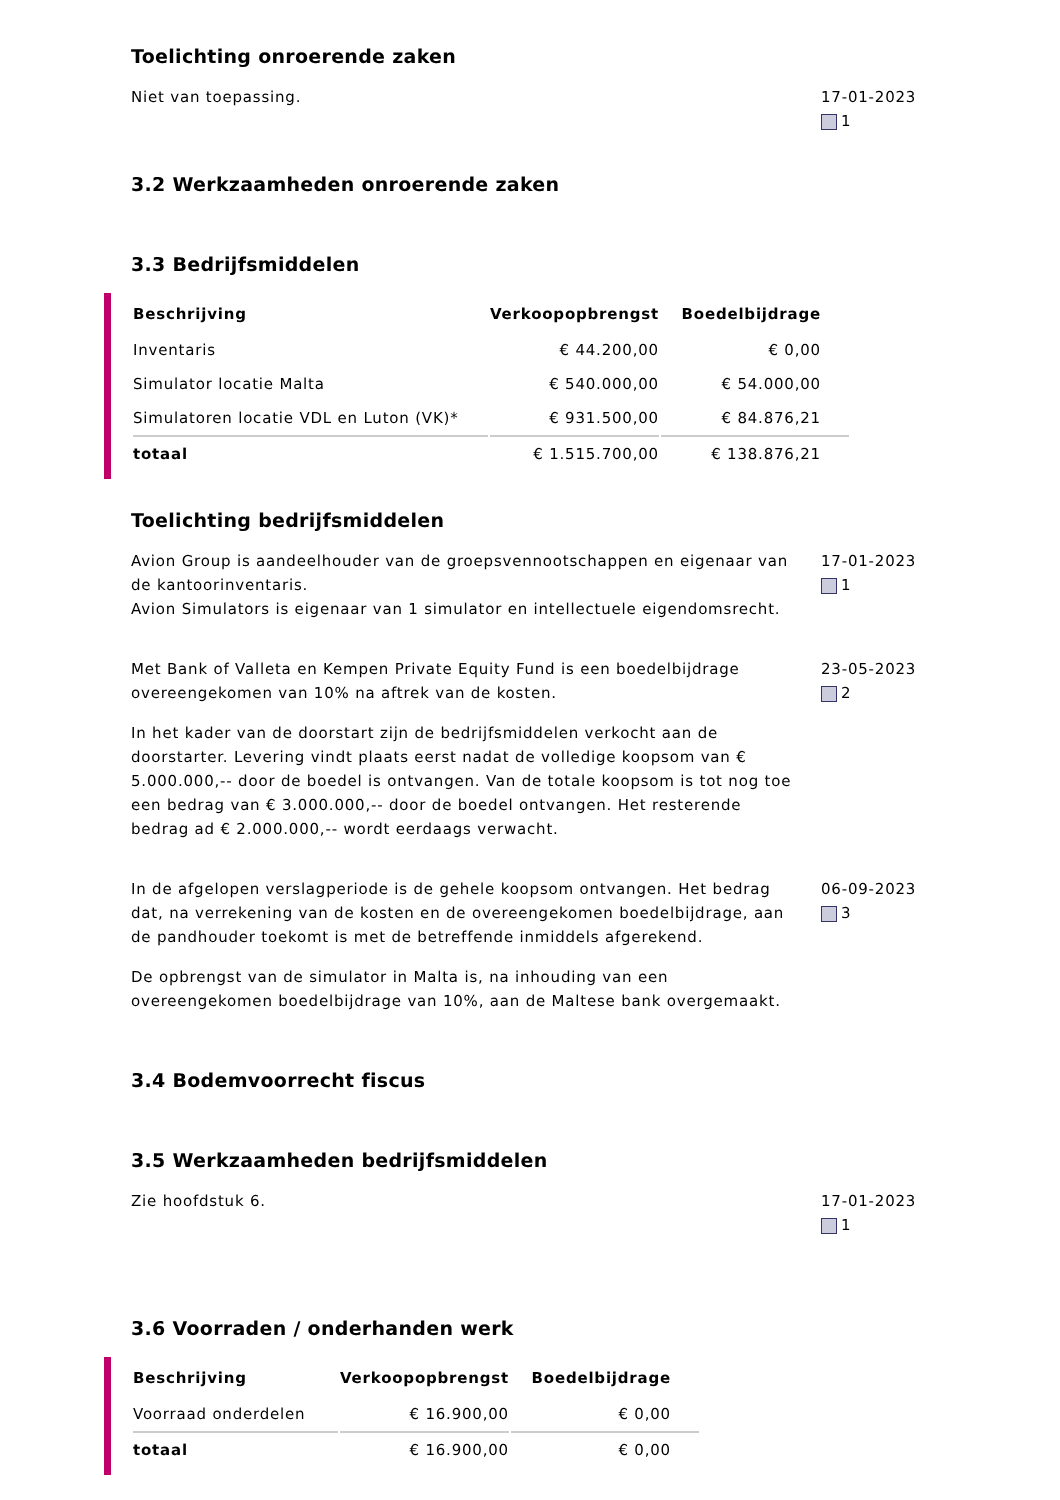Toelichting onroerende zaken
Niet van toepassing. 17-01-2023
1
3.2 Werkzaamheden onroerende zaken
3.3 Bedrijfsmiddelen
| Beschrijving | Verkoopopbrengst | Boedelbijdrage |
| --- | --- | --- |
| Inventaris | € 44.200,00 | € 0,00 |
| Simulator locatie Malta | € 540.000,00 | € 54.000,00 |
| Simulatoren locatie VDL en Luton (VK)* | € 931.500,00 | € 84.876,21 |
| totaal | € 1.515.700,00 | € 138.876,21 |
Toelichting bedrijfsmiddelen
Avion Group is aandeelhouder van de groepsvennootschappen en eigenaar van de kantoorinventaris.
Avion Simulators is eigenaar van 1 simulator en intellectuele eigendomsrecht.
17-01-2023
1
Met Bank of Valleta en Kempen Private Equity Fund is een boedelbijdrage overeengekomen van 10% na aftrek van de kosten.
In het kader van de doorstart zijn de bedrijfsmiddelen verkocht aan de doorstarter. Levering vindt plaats eerst nadat de volledige koopsom van € 5.000.000,-- door de boedel is ontvangen. Van de totale koopsom is tot nog toe een bedrag van € 3.000.000,-- door de boedel ontvangen. Het resterende bedrag ad € 2.000.000,-- wordt eerdaags verwacht.
23-05-2023
2
In de afgelopen verslagperiode is de gehele koopsom ontvangen. Het bedrag dat, na verrekening van de kosten en de overeengekomen boedelbijdrage, aan de pandhouder toekomt is met de betreffende inmiddels afgerekend.
De opbrengst van de simulator in Malta is, na inhouding van een overeengekomen boedelbijdrage van 10%, aan de Maltese bank overgemaakt.
06-09-2023
3
3.4 Bodemvoorrecht fiscus
3.5 Werkzaamheden bedrijfsmiddelen
Zie hoofdstuk 6. 17-01-2023
1
3.6 Voorraden / onderhanden werk
| Beschrijving | Verkoopopbrengst | Boedelbijdrage |
| --- | --- | --- |
| Voorraad onderdelen | € 16.900,00 | € 0,00 |
| totaal | € 16.900,00 | € 0,00 |